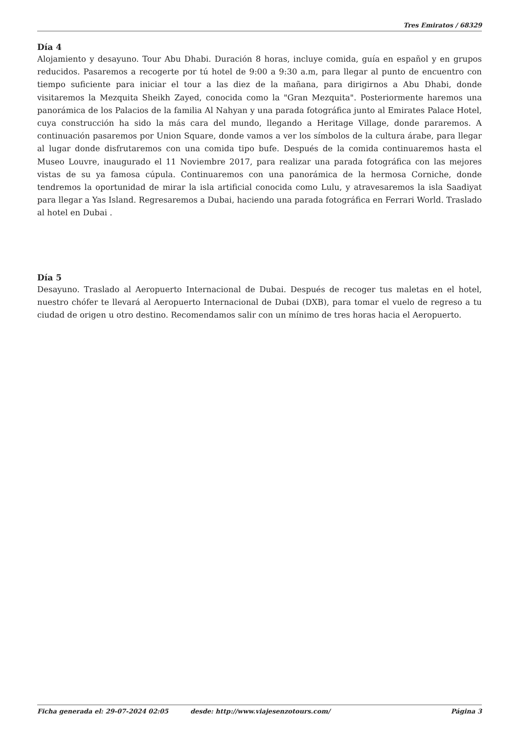Tres Emiratos / 68329
Día 4
Alojamiento y desayuno. Tour Abu Dhabi. Duración 8 horas, incluye comida, guía en español y en grupos reducidos. Pasaremos a recogerte por tú hotel de 9:00 a 9:30 a.m, para llegar al punto de encuentro con tiempo suficiente para iniciar el tour a las diez de la mañana, para dirigirnos a Abu Dhabi, donde visitaremos la Mezquita Sheikh Zayed, conocida como la "Gran Mezquita". Posteriormente haremos una panorámica de los Palacios de la familia Al Nahyan y una parada fotográfica junto al Emirates Palace Hotel, cuya construcción ha sido la más cara del mundo, llegando a Heritage Village, donde pararemos. A continuación pasaremos por Union Square, donde vamos a ver los símbolos de la cultura árabe, para llegar al lugar donde disfrutaremos con una comida tipo bufe. Después de la comida continuaremos hasta el Museo Louvre, inaugurado el 11 Noviembre 2017, para realizar una parada fotográfica con las mejores vistas de su ya famosa cúpula. Continuaremos con una panorámica de la hermosa Corniche, donde tendremos la oportunidad de mirar la isla artificial conocida como Lulu, y atravesaremos la isla Saadiyat para llegar a Yas Island. Regresaremos a Dubai, haciendo una parada fotográfica en Ferrari World. Traslado al hotel en Dubai .
Día 5
Desayuno. Traslado al Aeropuerto Internacional de Dubai. Después de recoger tus maletas en el hotel, nuestro chófer te llevará al Aeropuerto Internacional de Dubai (DXB), para tomar el vuelo de regreso a tu ciudad de origen u otro destino. Recomendamos salir con un mínimo de tres horas hacia el Aeropuerto.
Ficha generada el: 29-07-2024 02:05 desde: http://www.viajesenzotours.com/ Página 3